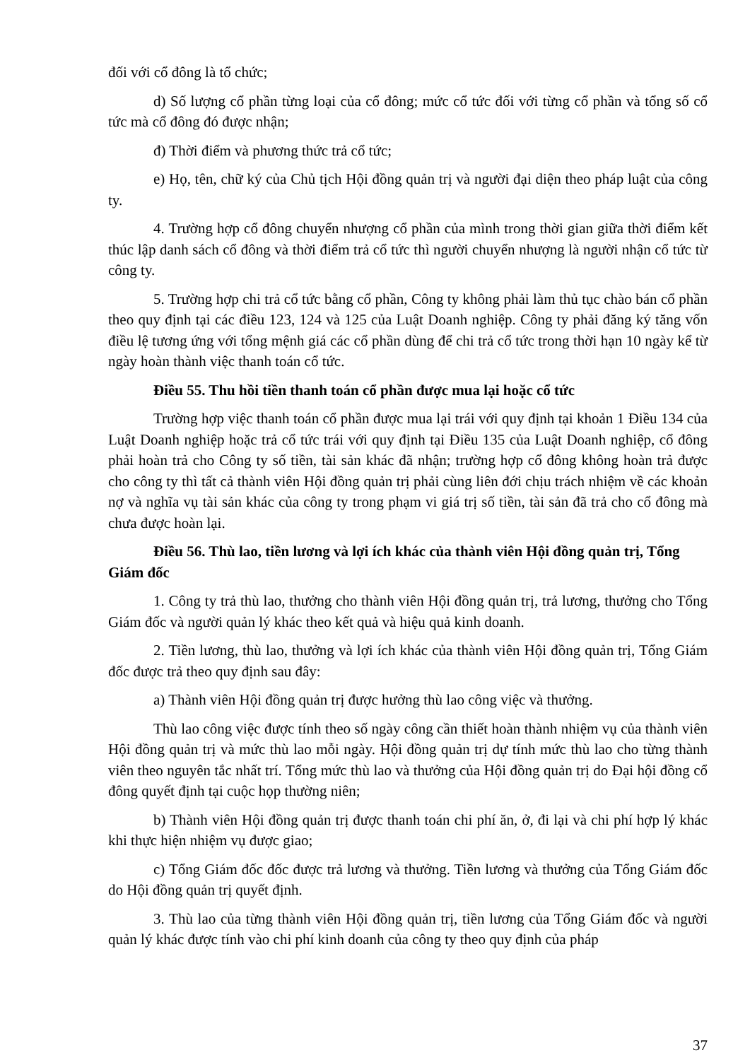đối với cổ đông là tổ chức;
d) Số lượng cổ phần từng loại của cổ đông; mức cổ tức đối với từng cổ phần và tổng số cổ tức mà cổ đông đó được nhận;
đ) Thời điểm và phương thức trả cổ tức;
e) Họ, tên, chữ ký của Chủ tịch Hội đồng quản trị và người đại diện theo pháp luật của công ty.
4. Trường hợp cổ đông chuyển nhượng cổ phần của mình trong thời gian giữa thời điểm kết thúc lập danh sách cổ đông và thời điểm trả cổ tức thì người chuyển nhượng là người nhận cổ tức từ công ty.
5. Trường hợp chi trả cổ tức bằng cổ phần, Công ty không phải làm thủ tục chào bán cổ phần theo quy định tại các điều 123, 124 và 125 của Luật Doanh nghiệp. Công ty phải đăng ký tăng vốn điều lệ tương ứng với tổng mệnh giá các cổ phần dùng để chi trả cổ tức trong thời hạn 10 ngày kể từ ngày hoàn thành việc thanh toán cổ tức.
Điều 55. Thu hồi tiền thanh toán cổ phần được mua lại hoặc cổ tức
Trường hợp việc thanh toán cổ phần được mua lại trái với quy định tại khoản 1 Điều 134 của Luật Doanh nghiệp hoặc trả cổ tức trái với quy định tại Điều 135 của Luật Doanh nghiệp, cổ đông phải hoàn trả cho Công ty số tiền, tài sản khác đã nhận; trường hợp cổ đông không hoàn trả được cho công ty thì tất cả thành viên Hội đồng quản trị phải cùng liên đới chịu trách nhiệm về các khoản nợ và nghĩa vụ tài sản khác của công ty trong phạm vi giá trị số tiền, tài sản đã trả cho cổ đông mà chưa được hoàn lại.
Điều 56. Thù lao, tiền lương và lợi ích khác của thành viên Hội đồng quản trị, Tổng Giám đốc
1. Công ty trả thù lao, thưởng cho thành viên Hội đồng quản trị, trả lương, thưởng cho Tổng Giám đốc và người quản lý khác theo kết quả và hiệu quả kinh doanh.
2. Tiền lương, thù lao, thưởng và lợi ích khác của thành viên Hội đồng quản trị, Tổng Giám đốc được trả theo quy định sau đây:
a) Thành viên Hội đồng quản trị được hưởng thù lao công việc và thưởng.
Thù lao công việc được tính theo số ngày công cần thiết hoàn thành nhiệm vụ của thành viên Hội đồng quản trị và mức thù lao mỗi ngày. Hội đồng quản trị dự tính mức thù lao cho từng thành viên theo nguyên tắc nhất trí. Tổng mức thù lao và thưởng của Hội đồng quản trị do Đại hội đồng cổ đông quyết định tại cuộc họp thường niên;
b) Thành viên Hội đồng quản trị được thanh toán chi phí ăn, ở, đi lại và chi phí hợp lý khác khi thực hiện nhiệm vụ được giao;
c) Tổng Giám đốc đốc được trả lương và thưởng. Tiền lương và thưởng của Tổng Giám đốc do Hội đồng quản trị quyết định.
3. Thù lao của từng thành viên Hội đồng quản trị, tiền lương của Tổng Giám đốc và người quản lý khác được tính vào chi phí kinh doanh của công ty theo quy định của pháp
37